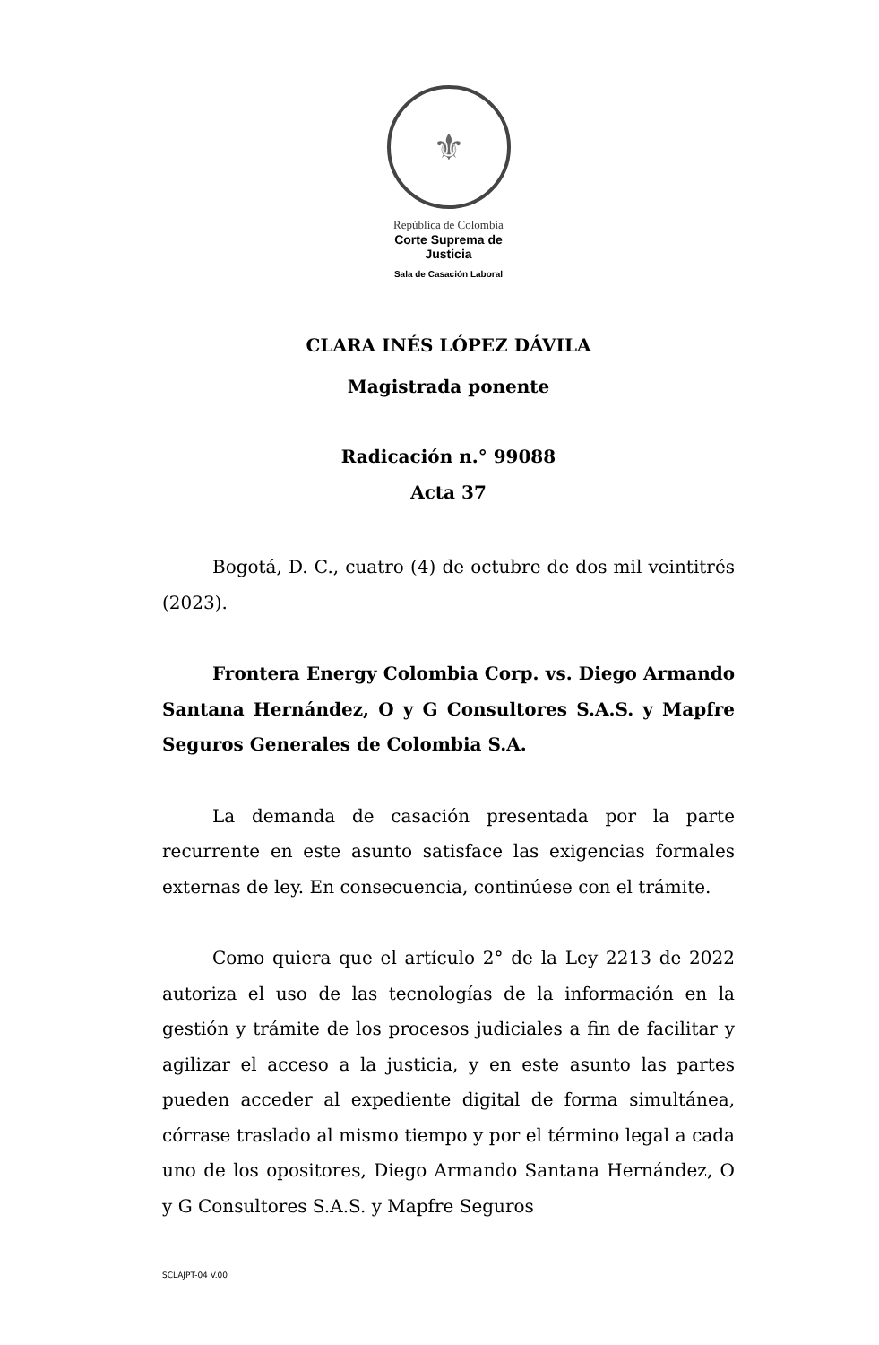⚜
República de Colombia
Corte Suprema de Justicia
Sala de Casación Laboral
CLARA INÉS LÓPEZ DÁVILA
Magistrada ponente
Radicación n.° 99088
Acta 37
Bogotá, D. C., cuatro (4) de octubre de dos mil veintitrés (2023).
Frontera Energy Colombia Corp. vs. Diego Armando Santana Hernández, O y G Consultores S.A.S. y Mapfre Seguros Generales de Colombia S.A.
La demanda de casación presentada por la parte recurrente en este asunto satisface las exigencias formales externas de ley. En consecuencia, continúese con el trámite.
Como quiera que el artículo 2° de la Ley 2213 de 2022 autoriza el uso de las tecnologías de la información en la gestión y trámite de los procesos judiciales a fin de facilitar y agilizar el acceso a la justicia, y en este asunto las partes pueden acceder al expediente digital de forma simultánea, córrase traslado al mismo tiempo y por el término legal a cada uno de los opositores, Diego Armando Santana Hernández, O y G Consultores S.A.S. y Mapfre Seguros
SCLAJPT-04 V.00